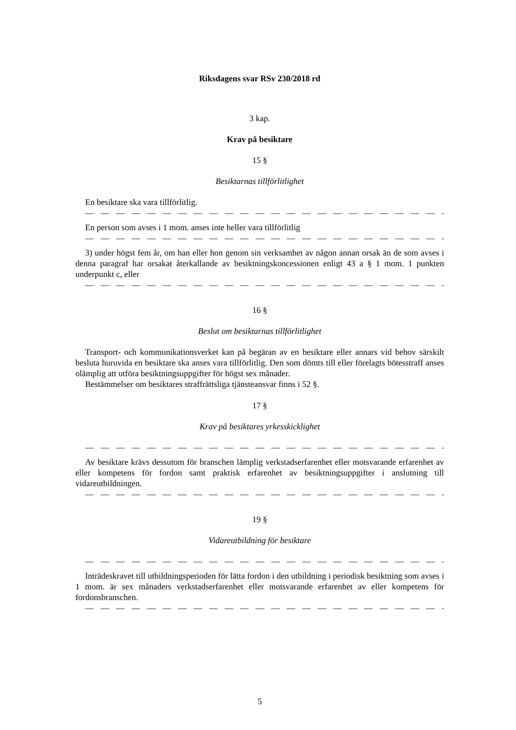Riksdagens svar RSv 230/2018 rd
3 kap.
Krav på besiktare
15 §
Besiktarnas tillförlitlighet
En besiktare ska vara tillförlitlig.
— — — — — — — — — — — — — — — — — — — — — — — — — — —
En person som avses i 1 mom. anses inte heller vara tillförlitlig
— — — — — — — — — — — — — — — — — — — — — — — — — — —
3) under högst fem år, om han eller hon genom sin verksamhet av någon annan orsak än de som avses i denna paragraf har orsakat återkallande av besiktningskoncessionen enligt 43 a § 1 mom. 1 punkten underpunkt c, eller
— — — — — — — — — — — — — — — — — — — — — — — — — — —
16 §
Beslut om besiktarnas tillförlitlighet
Transport- och kommunikationsverket kan på begäran av en besiktare eller annars vid behov särskilt besluta huruvida en besiktare ska anses vara tillförlitlig. Den som dömts till eller förelagts bötesstraff anses olämplig att utföra besiktningsuppgifter för högst sex månader.
Bestämmelser om besiktares straffrättsliga tjänsteansvar finns i 52 §.
17 §
Krav på besiktares yrkesskicklighet
— — — — — — — — — — — — — — — — — — — — — — — — — — —
Av besiktare krävs dessutom för branschen lämplig verkstadserfarenhet eller motsvarande erfarenhet av eller kompetens för fordon samt praktisk erfarenhet av besiktningsuppgifter i anslutning till vidareutbildningen.
— — — — — — — — — — — — — — — — — — — — — — — — — — —
19 §
Vidareutbildning för besiktare
— — — — — — — — — — — — — — — — — — — — — — — — — — —
Inträdeskravet till utbildningsperioden för lätta fordon i den utbildning i periodisk besiktning som avses i 1 mom. är sex månaders verkstadserfarenhet eller motsvarande erfarenhet av eller kompetens för fordonsbranschen.
— — — — — — — — — — — — — — — — — — — — — — — — — — —
5